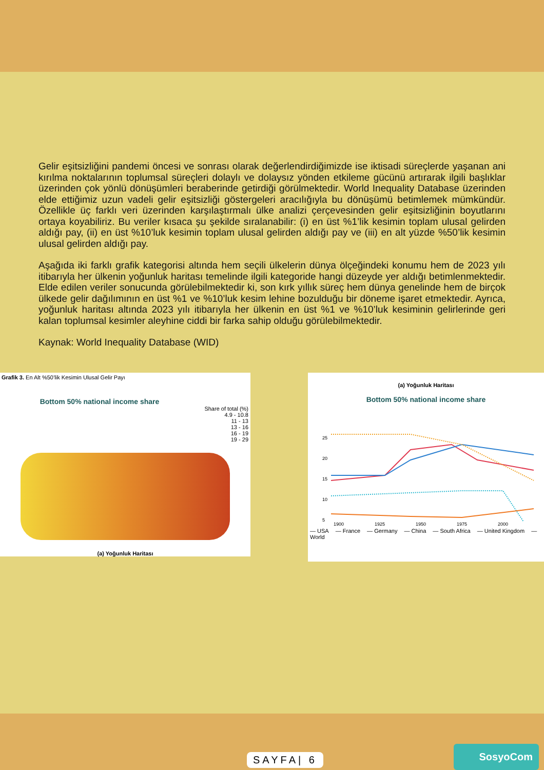Gelir eşitsizliğini pandemi öncesi ve sonrası olarak değerlendirdiğimizde ise iktisadi süreçlerde yaşanan ani kırılma noktalarının toplumsal süreçleri dolaylı ve dolaysız yönden etkileme gücünü artırarak ilgili başlıklar üzerinden çok yönlü dönüşümleri beraberinde getirdiği görülmektedir. World Inequality Database üzerinden elde ettiğimiz uzun vadeli gelir eşitsizliği göstergeleri aracılığıyla bu dönüşümü betimlemek mümkündür. Özellikle üç farklı veri üzerinden karşılaştırmalı ülke analizi çerçevesinden gelir eşitsizliğinin boyutlarını ortaya koyabiliriz. Bu veriler kısaca şu şekilde sıralanabilir: (i) en üst %1’lik kesimin toplam ulusal gelirden aldığı pay, (ii) en üst %10’luk kesimin toplam ulusal gelirden aldığı pay ve (iii) en alt yüzde %50’lik kesimin ulusal gelirden aldığı pay.
Aşağıda iki farklı grafik kategorisi altında hem seçili ülkelerin dünya ölçeğindeki konumu hem de 2023 yılı itibarıyla her ülkenin yoğunluk haritası temelinde ilgili kategoride hangi düzeyde yer aldığı betimlenmektedir. Elde edilen veriler sonucunda görülebilmektedir ki, son kırk yıllık süreç hem dünya genelinde hem de birçok ülkede gelir dağılımının en üst %1 ve %10’luk kesim lehine bozulduğu bir döneme işaret etmektedir. Ayrıca, yoğunluk haritası altında 2023 yılı itibarıyla her ülkenin en üst %1 ve %10’luk kesiminin gelirlerinde geri kalan toplumsal kesimler aleyhine ciddi bir farka sahip olduğu görülebilmektedir.
Kaynak: World Inequality Database (WID)
Grafik 3. En Alt %50’lik Kesimin Ulusal Gelir Payı
Bottom 50% national income share
Share of total (%)
4.9 - 10.8
11 - 13
13 - 16
16 - 19
19 - 29
(a) Yoğunluk Haritası
(a) Yoğunluk Haritası
Bottom 50% national income share
25
20
15
10
5
1900
1925
1950
1975
2000
— USA — France — Germany — China — South Africa — United Kingdom — World
SAYFA| 6 SosyoCom